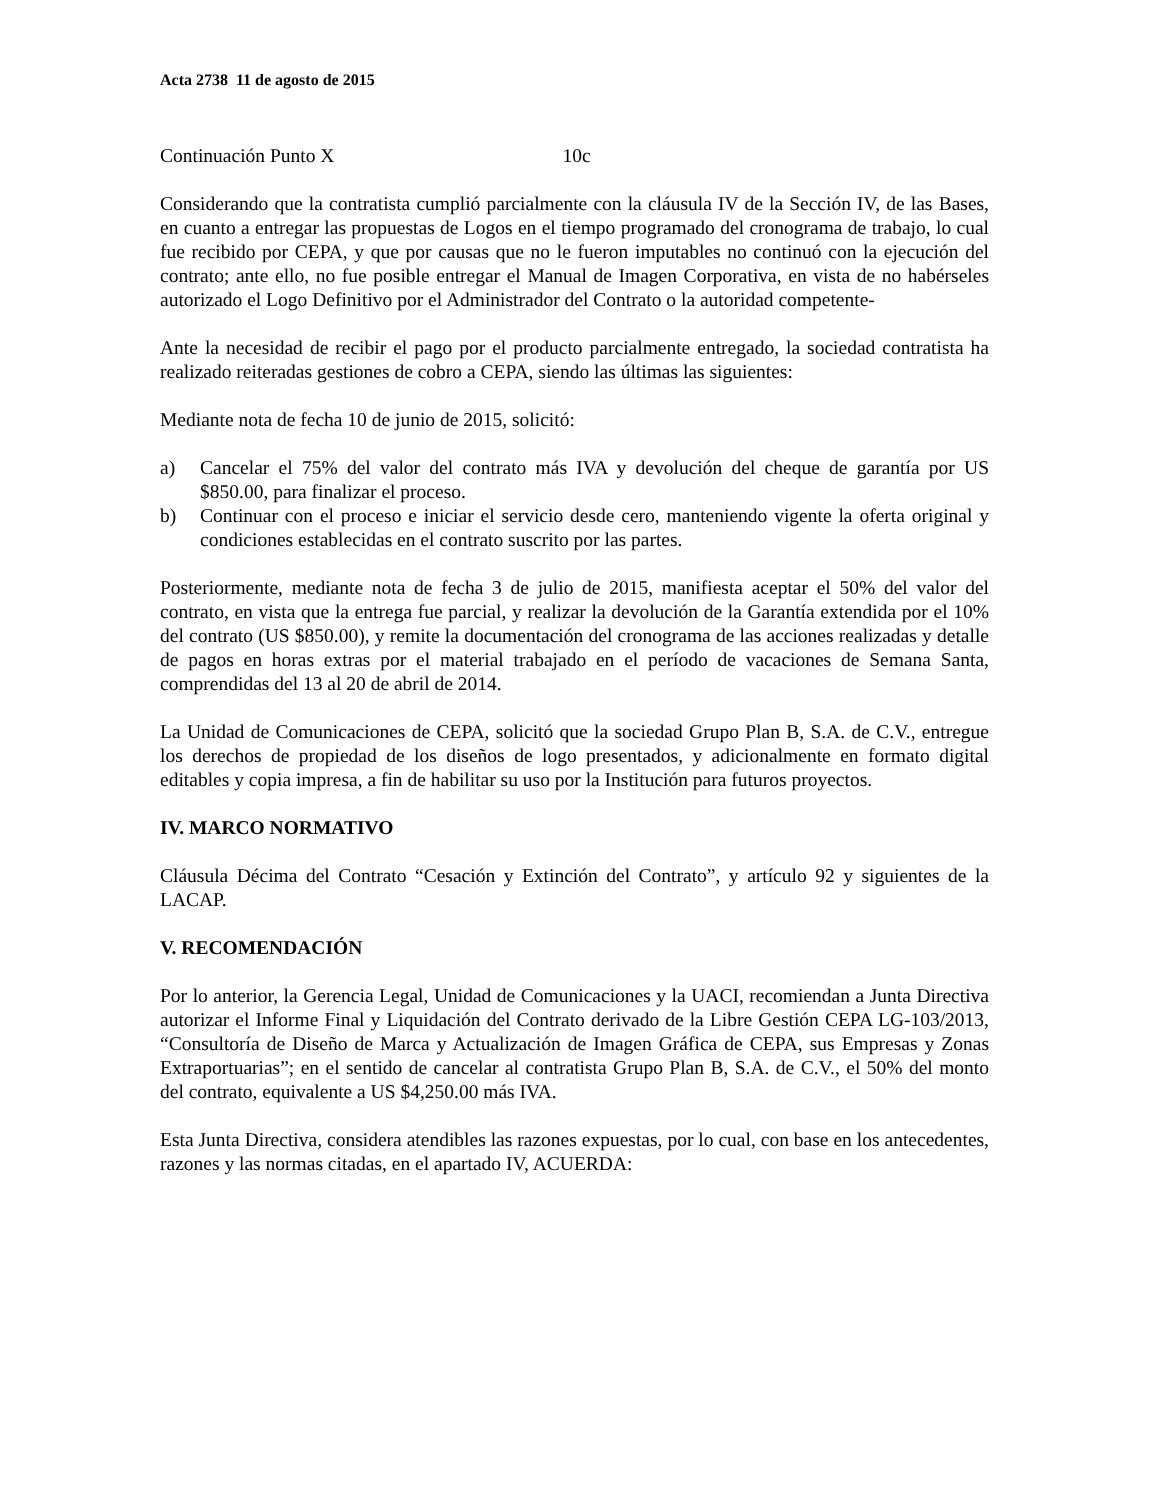Acta 2738 11 de agosto de 2015
Continuación Punto X 10c
Considerando que la contratista cumplió parcialmente con la cláusula IV de la Sección IV, de las Bases, en cuanto a entregar las propuestas de Logos en el tiempo programado del cronograma de trabajo, lo cual fue recibido por CEPA, y que por causas que no le fueron imputables no continuó con la ejecución del contrato; ante ello, no fue posible entregar el Manual de Imagen Corporativa, en vista de no habérseles autorizado el Logo Definitivo por el Administrador del Contrato o la autoridad competente-
Ante la necesidad de recibir el pago por el producto parcialmente entregado, la sociedad contratista ha realizado reiteradas gestiones de cobro a CEPA, siendo las últimas las siguientes:
Mediante nota de fecha 10 de junio de 2015, solicitó:
a) Cancelar el 75% del valor del contrato más IVA y devolución del cheque de garantía por US $850.00, para finalizar el proceso.
b) Continuar con el proceso e iniciar el servicio desde cero, manteniendo vigente la oferta original y condiciones establecidas en el contrato suscrito por las partes.
Posteriormente, mediante nota de fecha 3 de julio de 2015, manifiesta aceptar el 50% del valor del contrato, en vista que la entrega fue parcial, y realizar la devolución de la Garantía extendida por el 10% del contrato (US $850.00), y remite la documentación del cronograma de las acciones realizadas y detalle de pagos en horas extras por el material trabajado en el período de vacaciones de Semana Santa, comprendidas del 13 al 20 de abril de 2014.
La Unidad de Comunicaciones de CEPA, solicitó que la sociedad Grupo Plan B, S.A. de C.V., entregue los derechos de propiedad de los diseños de logo presentados, y adicionalmente en formato digital editables y copia impresa, a fin de habilitar su uso por la Institución para futuros proyectos.
IV. MARCO NORMATIVO
Cláusula Décima del Contrato “Cesación y Extinción del Contrato”, y artículo 92 y siguientes de la LACAP.
V. RECOMENDACIÓN
Por lo anterior, la Gerencia Legal, Unidad de Comunicaciones y la UACI, recomiendan a Junta Directiva autorizar el Informe Final y Liquidación del Contrato derivado de la Libre Gestión CEPA LG-103/2013, “Consultoría de Diseño de Marca y Actualización de Imagen Gráfica de CEPA, sus Empresas y Zonas Extraportuarias”; en el sentido de cancelar al contratista Grupo Plan B, S.A. de C.V., el 50% del monto del contrato, equivalente a US $4,250.00 más IVA.
Esta Junta Directiva, considera atendibles las razones expuestas, por lo cual, con base en los antecedentes, razones y las normas citadas, en el apartado IV, ACUERDA: